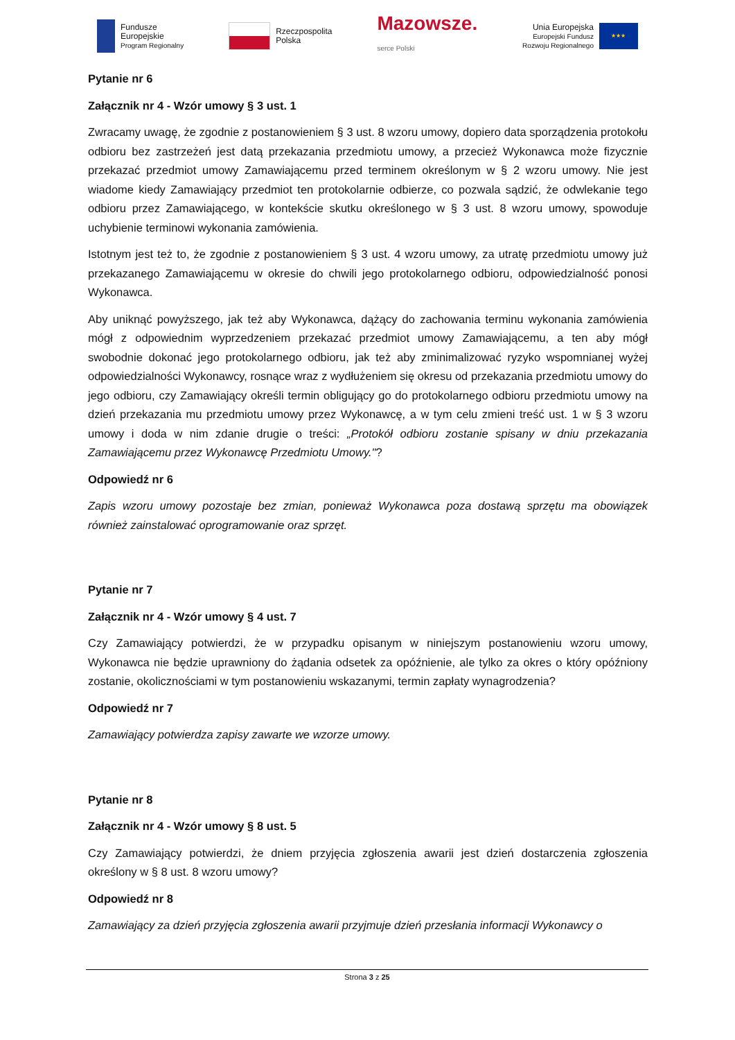Fundusze
Europejskie
Program Regionalny
Rzeczpospolita
Polska
Mazowsze.
serce Polski
Unia Europejska
Europejski Fundusz
Rozwoju Regionalnego
★★★
Pytanie nr 6
Załącznik nr 4 - Wzór umowy § 3 ust. 1
Zwracamy uwagę, że zgodnie z postanowieniem § 3 ust. 8 wzoru umowy, dopiero data sporządzenia protokołu odbioru bez zastrzeżeń jest datą przekazania przedmiotu umowy, a przecież Wykonawca może fizycznie przekazać przedmiot umowy Zamawiającemu przed terminem określonym w § 2 wzoru umowy. Nie jest wiadome kiedy Zamawiający przedmiot ten protokolarnie odbierze, co pozwala sądzić, że odwlekanie tego odbioru przez Zamawiającego, w kontekście skutku określonego w § 3 ust. 8 wzoru umowy, spowoduje uchybienie terminowi wykonania zamówienia.
Istotnym jest też to, że zgodnie z postanowieniem § 3 ust. 4 wzoru umowy, za utratę przedmiotu umowy już przekazanego Zamawiającemu w okresie do chwili jego protokolarnego odbioru, odpowiedzialność ponosi Wykonawca.
Aby uniknąć powyższego, jak też aby Wykonawca, dążący do zachowania terminu wykonania zamówienia mógł z odpowiednim wyprzedzeniem przekazać przedmiot umowy Zamawiającemu, a ten aby mógł swobodnie dokonać jego protokolarnego odbioru, jak też aby zminimalizować ryzyko wspomnianej wyżej odpowiedzialności Wykonawcy, rosnące wraz z wydłużeniem się okresu od przekazania przedmiotu umowy do jego odbioru, czy Zamawiający określi termin obligujący go do protokolarnego odbioru przedmiotu umowy na dzień przekazania mu przedmiotu umowy przez Wykonawcę, a w tym celu zmieni treść ust. 1 w § 3 wzoru umowy i doda w nim zdanie drugie o treści: „Protokół odbioru zostanie spisany w dniu przekazania Zamawiającemu przez Wykonawcę Przedmiotu Umowy."?
Odpowiedź nr 6
Zapis wzoru umowy pozostaje bez zmian, ponieważ Wykonawca poza dostawą sprzętu ma obowiązek również zainstalować oprogramowanie oraz sprzęt.
Pytanie nr 7
Załącznik nr 4 - Wzór umowy § 4 ust. 7
Czy Zamawiający potwierdzi, że w przypadku opisanym w niniejszym postanowieniu wzoru umowy, Wykonawca nie będzie uprawniony do żądania odsetek za opóźnienie, ale tylko za okres o który opóźniony zostanie, okolicznościami w tym postanowieniu wskazanymi, termin zapłaty wynagrodzenia?
Odpowiedź nr 7
Zamawiający potwierdza zapisy zawarte we wzorze umowy.
Pytanie nr 8
Załącznik nr 4 - Wzór umowy § 8 ust. 5
Czy Zamawiający potwierdzi, że dniem przyjęcia zgłoszenia awarii jest dzień dostarczenia zgłoszenia określony w § 8 ust. 8 wzoru umowy?
Odpowiedź nr 8
Zamawiający za dzień przyjęcia zgłoszenia awarii przyjmuje dzień przesłania informacji Wykonawcy o
Strona 3 z 25